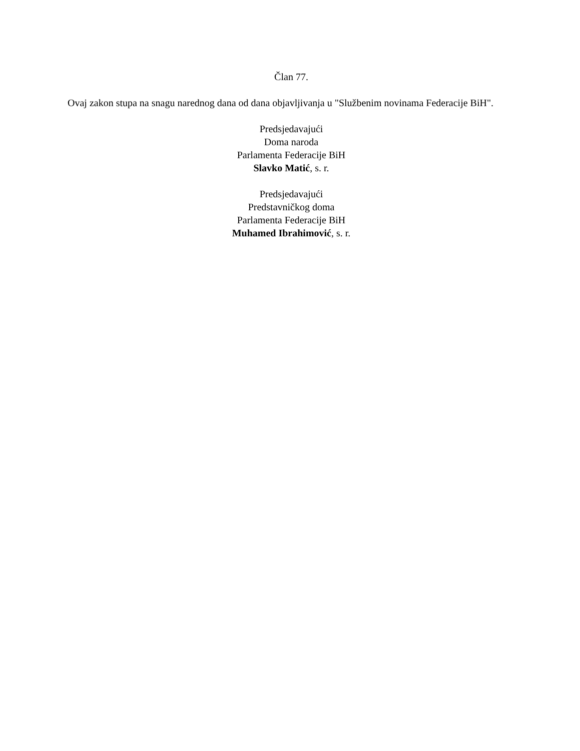Član 77.
Ovaj zakon stupa na snagu narednog dana od dana objavljivanja u "Službenim novinama Federacije BiH".
Predsjedavajući
Doma naroda
Parlamenta Federacije BiH
Slavko Matić, s. r.
Predsjedavajući
Predstavničkog doma
Parlamenta Federacije BiH
Muhamed Ibrahimović, s. r.